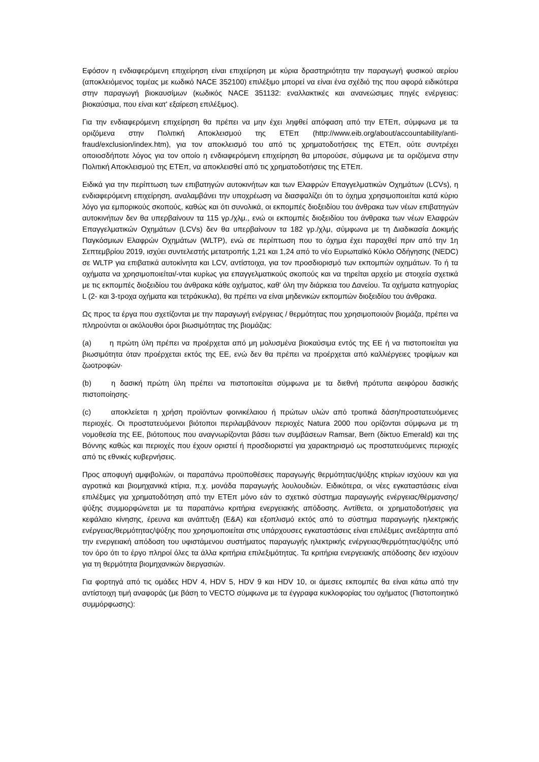Εφόσον η ενδιαφερόμενη επιχείρηση είναι επιχείρηση με κύρια δραστηριότητα την παραγωγή φυσικού αερίου (αποκλειόμενος τομέας με κωδικό NACE 352100) επιλέξιμο μπορεί να είναι ένα σχέδιό της που αφορά ειδικότερα στην παραγωγή βιοκαυσίμων (κωδικός NACE 351132: εναλλακτικές και ανανεώσιμες πηγές ενέργειας: βιοκαύσιμα, που είναι κατ' εξαίρεση επιλέξιμος).
Για την ενδιαφερόμενη επιχείρηση θα πρέπει να μην έχει ληφθεί απόφαση από την ΕΤΕπ, σύμφωνα με τα οριζόμενα στην Πολιτική Αποκλεισμού της ΕΤΕπ (http://www.eib.org/about/accountability/anti-fraud/exclusion/index.htm), για τον αποκλεισμό του από τις χρηματοδοτήσεις της ΕΤΕπ, ούτε συντρέχει οποιοσδήποτε λόγος για τον οποίο η ενδιαφερόμενη επιχείρηση θα μπορούσε, σύμφωνα με τα οριζόμενα στην Πολιτική Αποκλεισμού της ΕΤΕπ, να αποκλεισθεί από τις χρηματοδοτήσεις της ΕΤΕπ.
Ειδικά για την περίπτωση των επιβατηγών αυτοκινήτων και των Ελαφρών Επαγγελματικών Οχημάτων (LCVs), η ενδιαφερόμενη επιχείρηση, αναλαμβάνει την υποχρέωση να διασφαλίζει ότι το όχημα χρησιμοποιείται κατά κύριο λόγο για εμπορικούς σκοπούς, καθώς και ότι συνολικά, οι εκπομπές διοξειδίου του άνθρακα των νέων επιβατηγών αυτοκινήτων δεν θα υπερβαίνουν τα 115 γρ./χλμ., ενώ οι εκπομπές διοξειδίου του άνθρακα των νέων Ελαφρών Επαγγελματικών Οχημάτων (LCVs) δεν θα υπερβαίνουν τα 182 γρ./χλμ, σύμφωνα με τη Διαδικασία Δοκιμής Παγκόσμιων Ελαφρών Οχημάτων (WLTP), ενώ σε περίπτωση που το όχημα έχει παραχθεί πριν από την 1η Σεπτεμβρίου 2019, ισχύει συντελεστής μετατροπής 1,21 και 1,24 από το νέο Ευρωπαϊκό Κύκλο Οδήγησης (NEDC) σε WLTP για επιβατικά αυτοκίνητα και LCV, αντίστοιχα, για τον προσδιορισμό των εκπομπών οχημάτων. Το ή τα οχήματα να χρησιμοποιείται/-νται κυρίως για επαγγελματικούς σκοπούς και να τηρείται αρχείο με στοιχεία σχετικά με τις εκπομπές διοξειδίου του άνθρακα κάθε οχήματος, καθ' όλη την διάρκεια του Δανείου. Τα οχήματα κατηγορίας L (2- και 3-τροχα οχήματα και τετράκυκλα), θα πρέπει να είναι μηδενικών εκπομπών διοξειδίου του άνθρακα.
Ως προς τα έργα που σχετίζονται με την παραγωγή ενέργειας / θερμότητας που χρησιμοποιούν βιομάζα, πρέπει να πληρούνται οι ακόλουθοι όροι βιωσιμότητας της βιομάζας:
(a) η πρώτη ύλη πρέπει να προέρχεται από μη μολυσμένα βιοκαύσιμα εντός της ΕΕ ή να πιστοποιείται για βιωσιμότητα όταν προέρχεται εκτός της ΕΕ, ενώ δεν θα πρέπει να προέρχεται από καλλιέργειες τροφίμων και ζωοτροφών·
(b) η δασική πρώτη ύλη πρέπει να πιστοποιείται σύμφωνα με τα διεθνή πρότυπα αειφόρου δασικής πιστοποίησης·
(c) αποκλείεται η χρήση προϊόντων φοινικέλαιου ή πρώτων υλών από τροπικά δάση/προστατευόμενες περιοχές. Οι προστατευόμενοι βιότοποι περιλαμβάνουν περιοχές Natura 2000 που ορίζονται σύμφωνα με τη νομοθεσία της ΕΕ, βιότοπους που αναγνωρίζονται βάσει των συμβάσεων Ramsar, Bern (δίκτυο Emerald) και της Βόννης καθώς και περιοχές που έχουν οριστεί ή προσδιοριστεί για χαρακτηρισμό ως προστατευόμενες περιοχές από τις εθνικές κυβερνήσεις.
Προς αποφυγή αμφιβολιών, οι παραπάνω προϋποθέσεις παραγωγής θερμότητας/ψύξης κτιρίων ισχύουν και για αγροτικά και βιομηχανικά κτίρια, π.χ. μονάδα παραγωγής λουλουδιών. Ειδικότερα, οι νέες εγκαταστάσεις είναι επιλέξιμες για χρηματοδότηση από την ΕΤΕπ μόνο εάν το σχετικό σύστημα παραγωγής ενέργειας/θέρμανσης/ψύξης συμμορφώνεται με τα παραπάνω κριτήρια ενεργειακής απόδοσης. Αντίθετα, οι χρηματοδοτήσεις για κεφάλαιο κίνησης, έρευνα και ανάπτυξη (Ε&Α) και εξοπλισμό εκτός από το σύστημα παραγωγής ηλεκτρικής ενέργειας/θερμότητας/ψύξης που χρησιμοποιείται στις υπάρχουσες εγκαταστάσεις είναι επιλέξιμες ανεξάρτητα από την ενεργειακή απόδοση του υφιστάμενου συστήματος παραγωγής ηλεκτρικής ενέργειας/θερμότητας/ψύξης υπό τον όρο ότι το έργο πληροί όλες τα άλλα κριτήρια επιλεξιμότητας. Τα κριτήρια ενεργειακής απόδοσης δεν ισχύουν για τη θερμότητα βιομηχανικών διεργασιών.
Για φορτηγά από τις ομάδες HDV 4, HDV 5, HDV 9 και HDV 10, οι άμεσες εκπομπές θα είναι κάτω από την αντίστοιχη τιμή αναφοράς (με βάση το VECTO σύμφωνα με τα έγγραφα κυκλοφορίας του οχήματος (Πιστοποιητικό συμμόρφωσης):